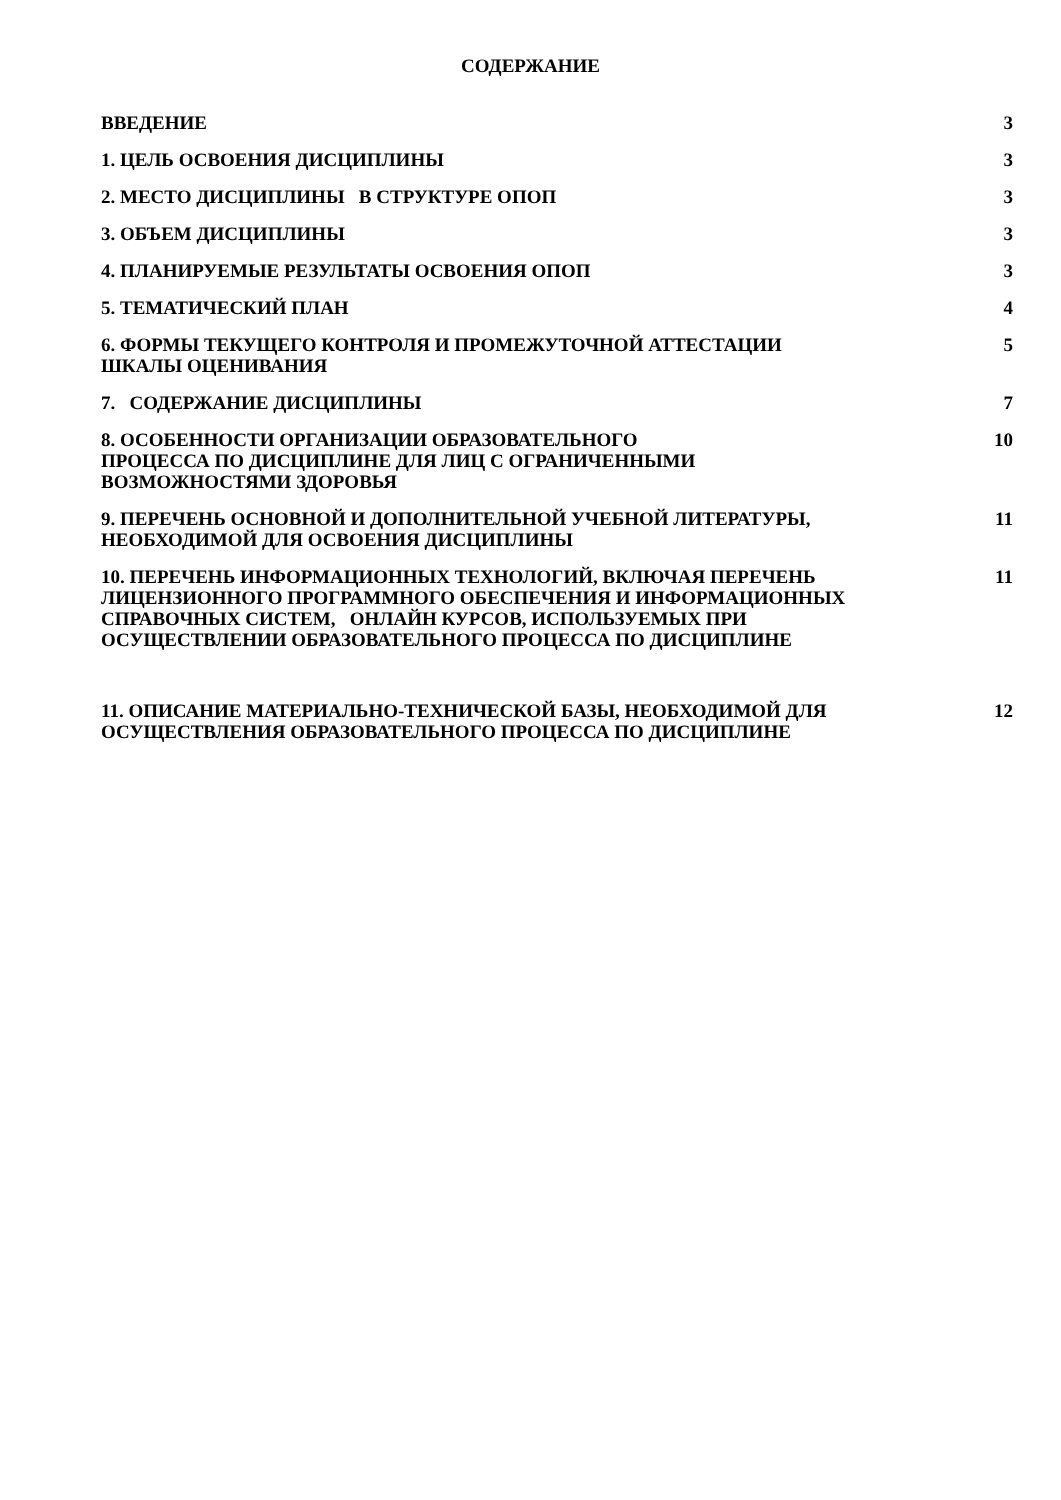СОДЕРЖАНИЕ
| ВВЕДЕНИЕ | 3 |
| 1. ЦЕЛЬ ОСВОЕНИЯ ДИСЦИПЛИНЫ | 3 |
| 2. МЕСТО ДИСЦИПЛИНЫ В СТРУКТУРЕ ОПОП | 3 |
| 3. ОБЪЕМ ДИСЦИПЛИНЫ | 3 |
| 4. ПЛАНИРУЕМЫЕ РЕЗУЛЬТАТЫ ОСВОЕНИЯ ОПОП | 3 |
| 5. ТЕМАТИЧЕСКИЙ ПЛАН | 4 |
| 6. ФОРМЫ ТЕКУЩЕГО КОНТРОЛЯ И ПРОМЕЖУТОЧНОЙ АТТЕСТАЦИИ ШКАЛЫ ОЦЕНИВАНИЯ | 5 |
| 7. СОДЕРЖАНИЕ ДИСЦИПЛИНЫ | 7 |
| 8. ОСОБЕННОСТИ ОРГАНИЗАЦИИ ОБРАЗОВАТЕЛЬНОГО ПРОЦЕССА ПО ДИСЦИПЛИНЕ ДЛЯ ЛИЦ С ОГРАНИЧЕННЫМИ ВОЗМОЖНОСТЯМИ ЗДОРОВЬЯ | 10 |
| 9. ПЕРЕЧЕНЬ ОСНОВНОЙ И ДОПОЛНИТЕЛЬНОЙ УЧЕБНОЙ ЛИТЕРАТУРЫ, НЕОБХОДИМОЙ ДЛЯ ОСВОЕНИЯ ДИСЦИПЛИНЫ | 11 |
| 10. ПЕРЕЧЕНЬ ИНФОРМАЦИОННЫХ ТЕХНОЛОГИЙ, ВКЛЮЧАЯ ПЕРЕЧЕНЬ ЛИЦЕНЗИОННОГО ПРОГРАММНОГО ОБЕСПЕЧЕНИЯ И ИНФОРМАЦИОННЫХ СПРАВОЧНЫХ СИСТЕМ, ОНЛАЙН КУРСОВ, ИСПОЛЬЗУЕМЫХ ПРИ ОСУЩЕСТВЛЕНИИ ОБРАЗОВАТЕЛЬНОГО ПРОЦЕССА ПО ДИСЦИПЛИНЕ | 11 |
| 11. ОПИСАНИЕ МАТЕРИАЛЬНО-ТЕХНИЧЕСКОЙ БАЗЫ, НЕОБХОДИМОЙ ДЛЯ ОСУЩЕСТВЛЕНИЯ ОБРАЗОВАТЕЛЬНОГО ПРОЦЕССА ПО ДИСЦИПЛИНЕ | 12 |